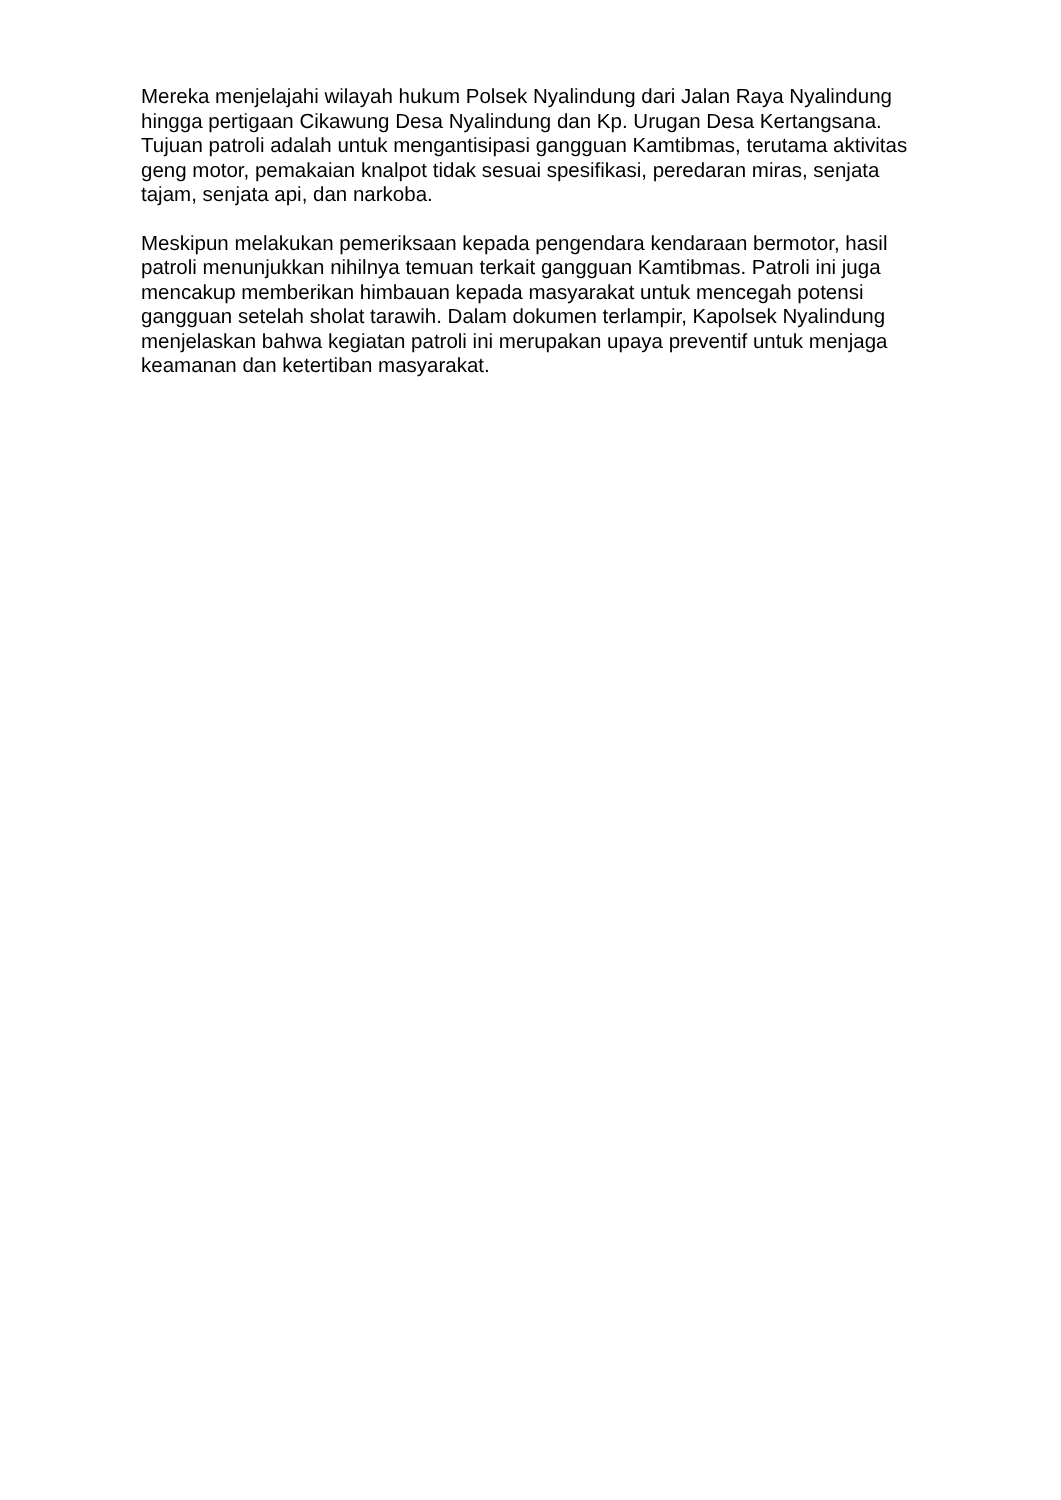Mereka menjelajahi wilayah hukum Polsek Nyalindung dari Jalan Raya Nyalindung hingga pertigaan Cikawung Desa Nyalindung dan Kp. Urugan Desa Kertangsana. Tujuan patroli adalah untuk mengantisipasi gangguan Kamtibmas, terutama aktivitas geng motor, pemakaian knalpot tidak sesuai spesifikasi, peredaran miras, senjata tajam, senjata api, dan narkoba.
Meskipun melakukan pemeriksaan kepada pengendara kendaraan bermotor, hasil patroli menunjukkan nihilnya temuan terkait gangguan Kamtibmas. Patroli ini juga mencakup memberikan himbauan kepada masyarakat untuk mencegah potensi gangguan setelah sholat tarawih. Dalam dokumen terlampir, Kapolsek Nyalindung menjelaskan bahwa kegiatan patroli ini merupakan upaya preventif untuk menjaga keamanan dan ketertiban masyarakat.